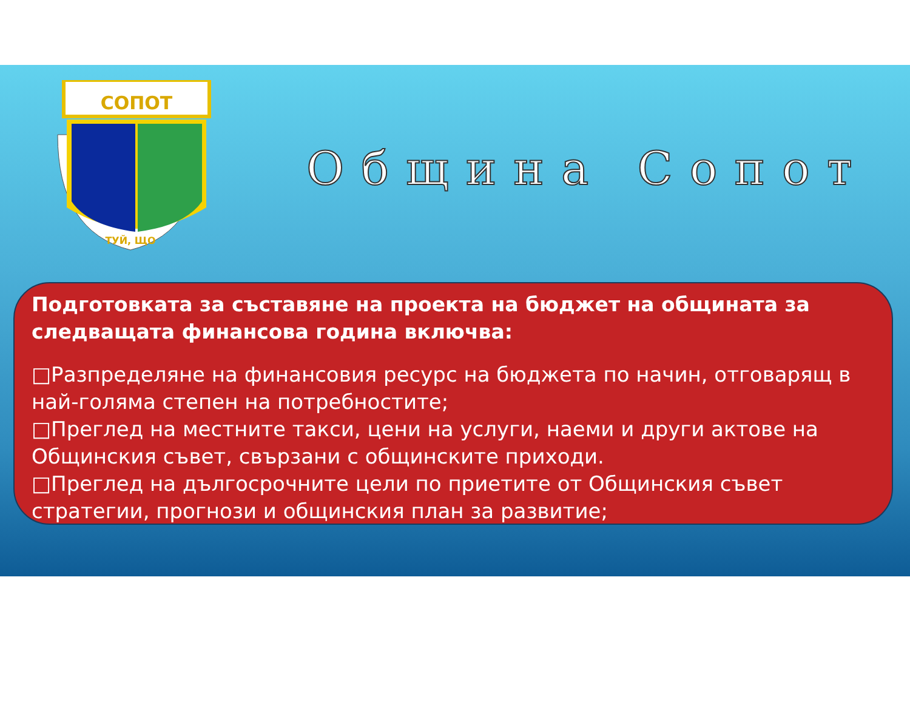СОПОТ
ТУЙ, ЩО
Община Сопот
Подготовката за съставяне на проекта на бюджет на общината за следващата финансова година включва:
□Разпределяне на финансовия ресурс на бюджета по начин, отговарящ в най-голяма степен на потребностите;
□Преглед на местните такси, цени на услуги, наеми и други актове на Общинския съвет, свързани с общинските приходи.
□Преглед на дългосрочните цели по приетите от Общинския съвет стратегии, прогнози и общинския план за развитие;